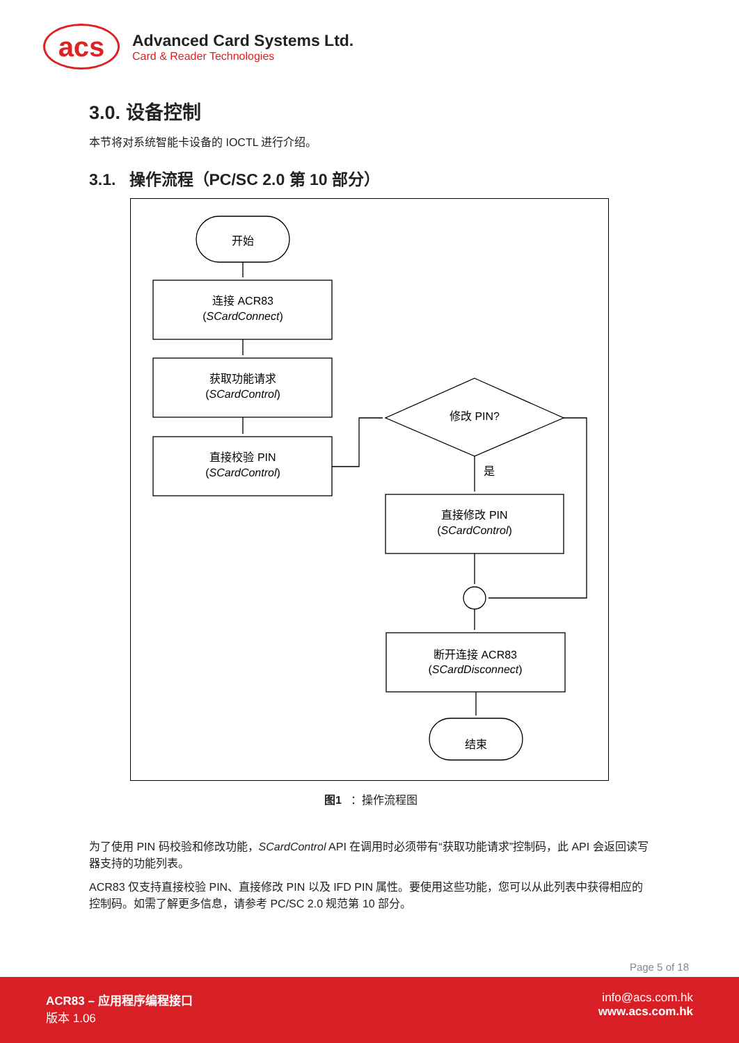acs
Advanced Card Systems Ltd.
Card & Reader Technologies
3.0. 设备控制
本节将对系统智能卡设备的 IOCTL 进行介绍。
3.1. 操作流程（PC/SC 2.0 第 10 部分）
开始
连接 ACR83
(SCardConnect)
获取功能请求
(SCardControl)
直接校验 PIN
(SCardControl)
修改 PIN?
是
直接修改 PIN
(SCardControl)
断开连接 ACR83
(SCardDisconnect)
结束
图1 ：操作流程图
为了使用 PIN 码校验和修改功能，SCardControl API 在调用时必须带有“获取功能请求”控制码，此 API 会返回读写器支持的功能列表。
ACR83 仅支持直接校验 PIN、直接修改 PIN 以及 IFD PIN 属性。要使用这些功能，您可以从此列表中获得相应的控制码。如需了解更多信息，请参考 PC/SC 2.0 规范第 10 部分。
Page 5 of 18
ACR83 – 应用程序编程接口
版本 1.06
info@acs.com.hk
www.acs.com.hk